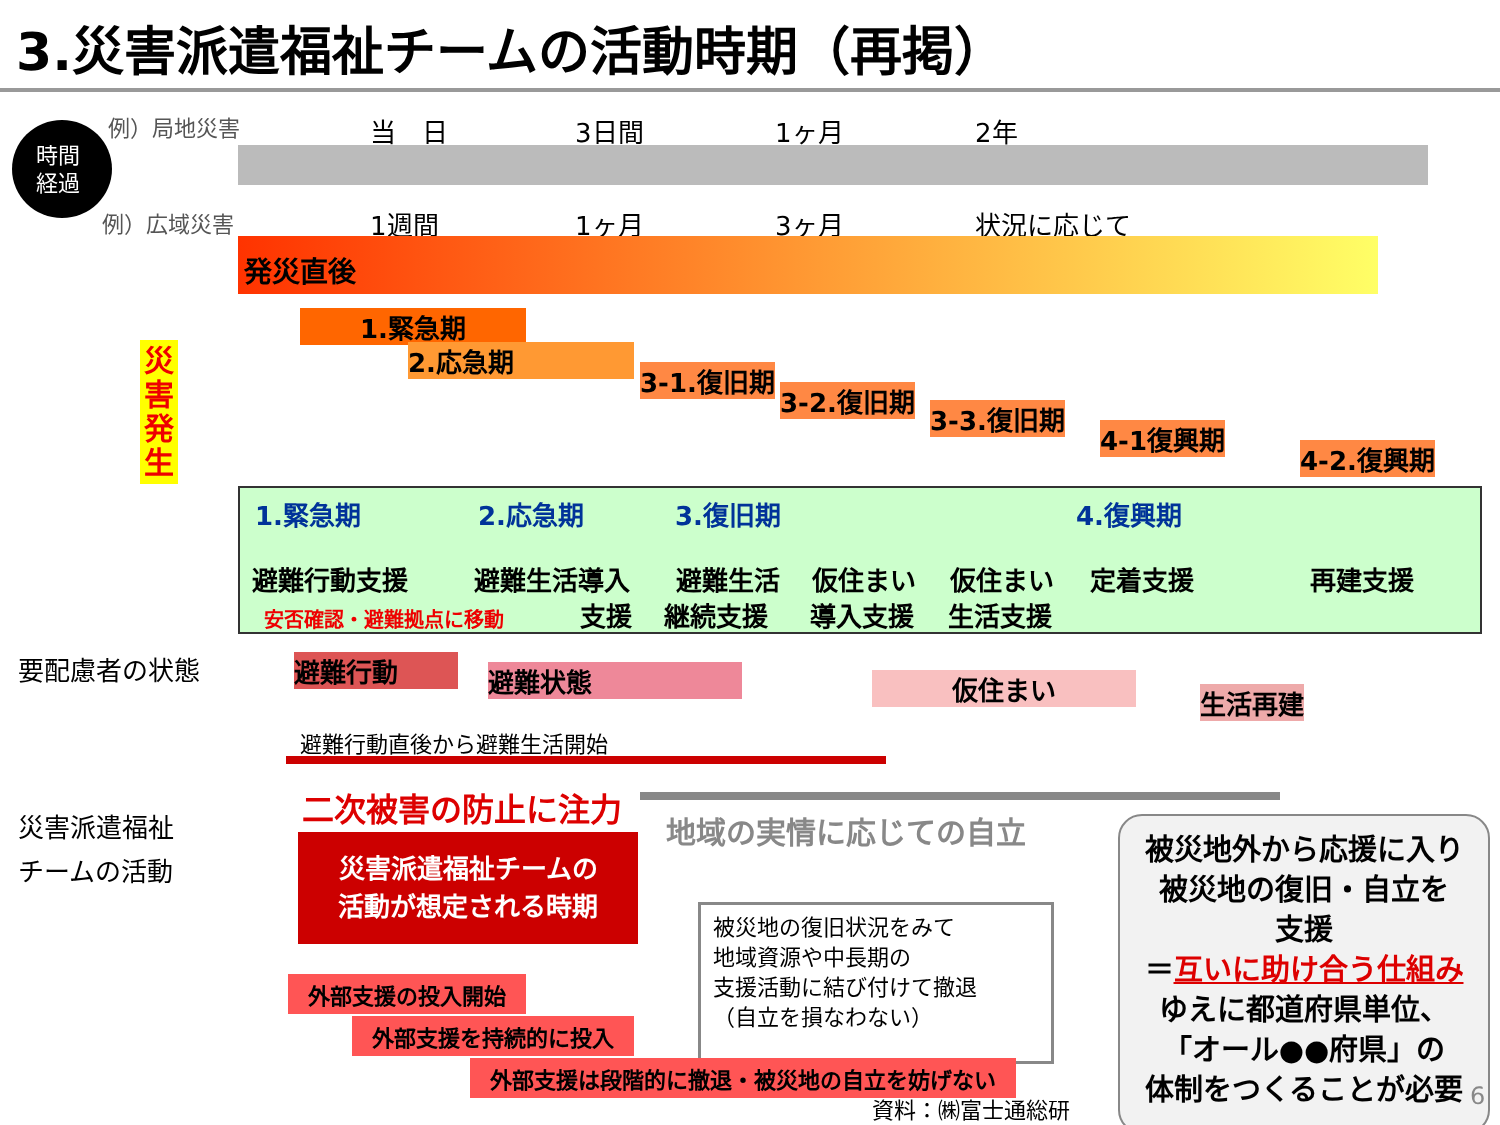3.災害派遣福祉チームの活動時期（再掲）
時間
経過
例）局地災害
例）広域災害
当　日 3日間 1ヶ月 2年
1週間 1ヶ月 3ヶ月 状況に応じて
災
害
発
生
発災直後
1.緊急期
2.応急期
3-1.復旧期
3-2.復旧期
3-3.復旧期
4-1復興期
4-2.復興期
1.緊急期 2.応急期 3.復旧期 4.復興期
避難行動支援 避難生活導入 避難生活 仮住まい 仮住まい 定着支援 再建支援
安否確認・避難拠点に移動 支援 継続支援 導入支援 生活支援
要配慮者の状態 避難行動 避難状態 仮住まい 生活再建
避難行動直後から避難生活開始
二次被害の防止に注力
地域の実情に応じての自立
災害派遣福祉
チームの活動
災害派遣福祉チームの
活動が想定される時期
被災地の復旧状況をみて
地域資源や中長期の
支援活動に結び付けて撤退
（自立を損なわない）
被災地外から応援に入り
被災地の復旧・自立を
支援
＝互いに助け合う仕組み
ゆえに都道府県単位、
「オール●●府県」の
体制をつくることが必要
外部支援の投入開始
外部支援を持続的に投入
外部支援は段階的に撤退・被災地の自立を妨げない
資料：㈱富士通総研 6